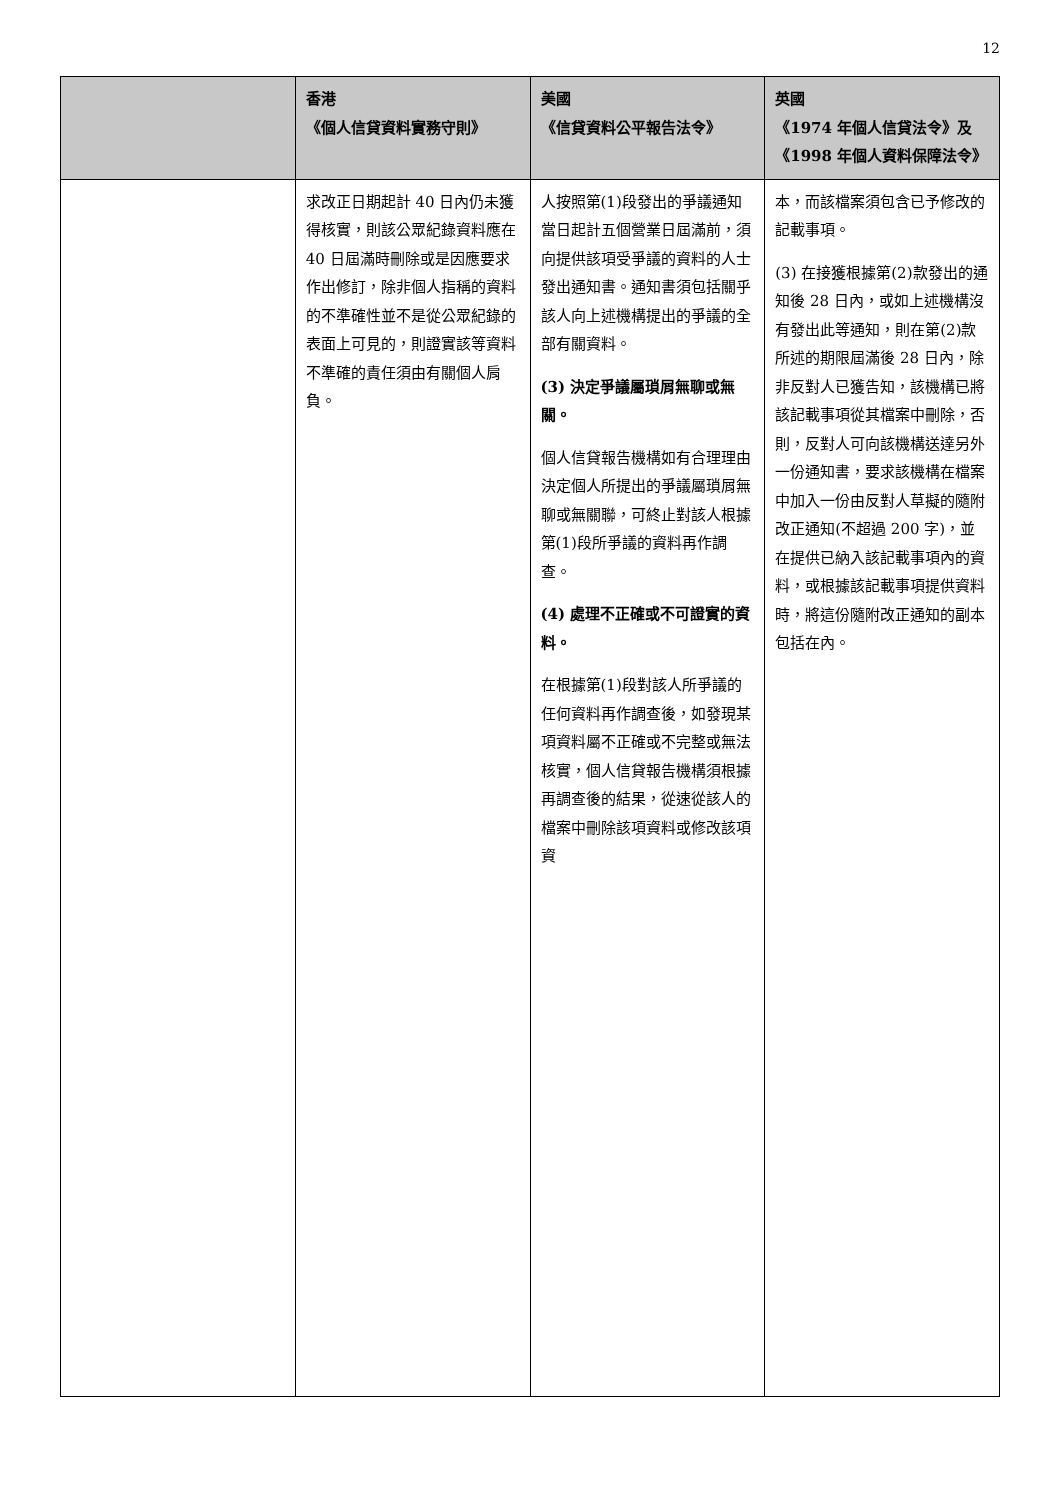12
| | 香港 《個人信貸資料實務守則》 | 美國 《信貸資料公平報告法令》 | 英國 《1974 年個人信貸法令》及 《1998 年個人資料保障法令》 |
| --- | --- | --- | --- |
| | 求改正日期起計 40 日內仍未獲得核實，則該公眾紀錄資料應在 40 日屆滿時刪除或是因應要求作出修訂，除非個人指稱的資料的不準確性並不是從公眾紀錄的表面上可見的，則證實該等資料不準確的責任須由有關個人肩負。 | 人按照第(1)段發出的爭議通知當日起計五個營業日屆滿前，須向提供該項受爭議的資料的人士發出通知書。通知書須包括關乎該人向上述機構提出的爭議的全部有關資料。 (3) 決定爭議屬瑣屑無聊或無關。 個人信貸報告機構如有合理理由決定個人所提出的爭議屬瑣屑無聊或無關聯，可終止對該人根據第(1)段所爭議的資料再作調查。 (4) 處理不正確或不可證實的資料。 在根據第(1)段對該人所爭議的任何資料再作調查後，如發現某項資料屬不正確或不完整或無法核實，個人信貸報告機構須根據再調查後的結果，從速從該人的檔案中刪除該項資料或修改該項資 | 本，而該檔案須包含已予修改的記載事項。 (3) 在接獲根據第(2)款發出的通知後 28 日內，或如上述機構沒有發出此等通知，則在第(2)款所述的期限屆滿後 28 日內，除非反對人已獲告知，該機構已將該記載事項從其檔案中刪除，否則，反對人可向該機構送達另外一份通知書，要求該機構在檔案中加入一份由反對人草擬的隨附改正通知(不超過 200 字)，並在提供已納入該記載事項內的資料，或根據該記載事項提供資料時，將這份隨附改正通知的副本包括在內。 |